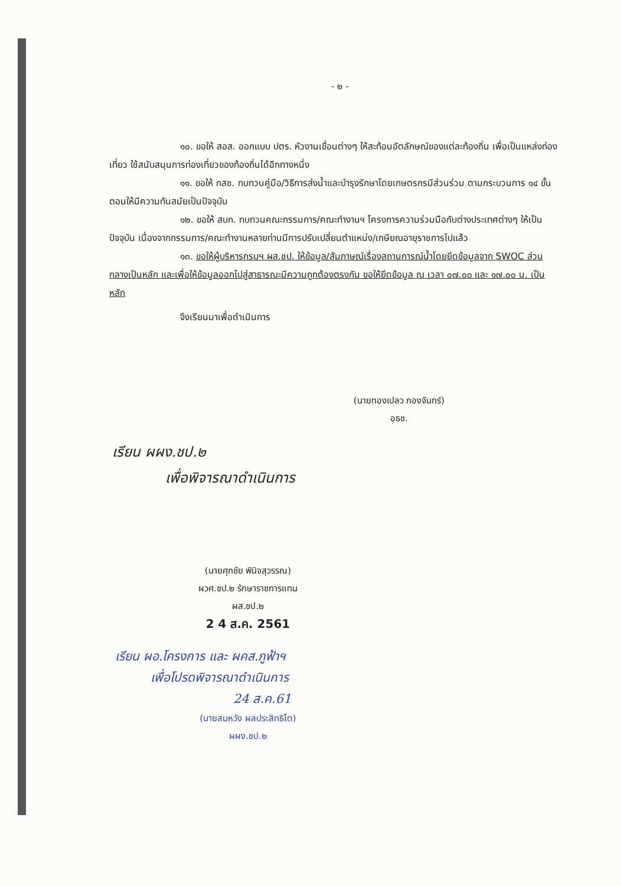- ๒ -
๑๐. ขอให้ สอส. ออกแบบ ปตร. หัวงานเขื่อนต่างๆ ให้สะท้อนอัตลักษณ์ของแต่ละท้องถิ่น เพื่อเป็นแหล่งท่องเที่ยว ใช้สนับสนุนการท่องเที่ยวของท้องถิ่นได้อีกทางหนึ่ง
๑๑. ขอให้ กสช. ทบทวนคู่มือ/วิธีการส่งน้ำและบำรุงรักษาโดยเกษตรกรมีส่วนร่วม ตามกระบวนการ ๑๔ ขั้นตอนให้มีความทันสมัยเป็นปัจจุบัน
๑๒. ขอให้ สบก. ทบทวนคณะกรรมการ/คณะทำงานฯ โครงการความร่วมมือกับต่างประเทศต่างๆ ให้เป็นปัจจุบัน เนื่องจากกรรมการ/คณะทำงานหลายท่านมีการปรับเปลี่ยนตำแหน่ง/เกษียณอายุราชการไปแล้ว
๑๓. ขอให้ผู้บริหารกรมฯ ผส.ชป. ให้ข้อมูล/สัมภาษณ์เรื่องสถานการณ์น้ำโดยยึดข้อมูลจาก SWOC ส่วนกลางเป็นหลัก และเพื่อให้ข้อมูลออกไปสู่สาธารณะมีความถูกต้องตรงกัน ขอให้ยึดข้อมูล ณ เวลา ๐๗.๐๐ และ ๑๗.๐๐ น. เป็นหลัก
จึงเรียนมาเพื่อดำเนินการ
(นายทองเปลว กองจันทร์)
อธช.
เรียน ผผง.ชป.๒
เพื่อพิจารณาดำเนินการ
(นายศุภชัย พินิจสุวรรณ)
ผวศ.ชป.๒ รักษาราชการแทน
ผส.ชป.๒
2 4 ส.ค. 2561
เรียน ผอ.โครงการ และ ผคส.ภูฟ้าฯ
เพื่อโปรดพิจารณาดำเนินการ
24 ส.ค.61
(นายสมหวัง ผลประสิทธิโต)
ผผง.ชป.๒